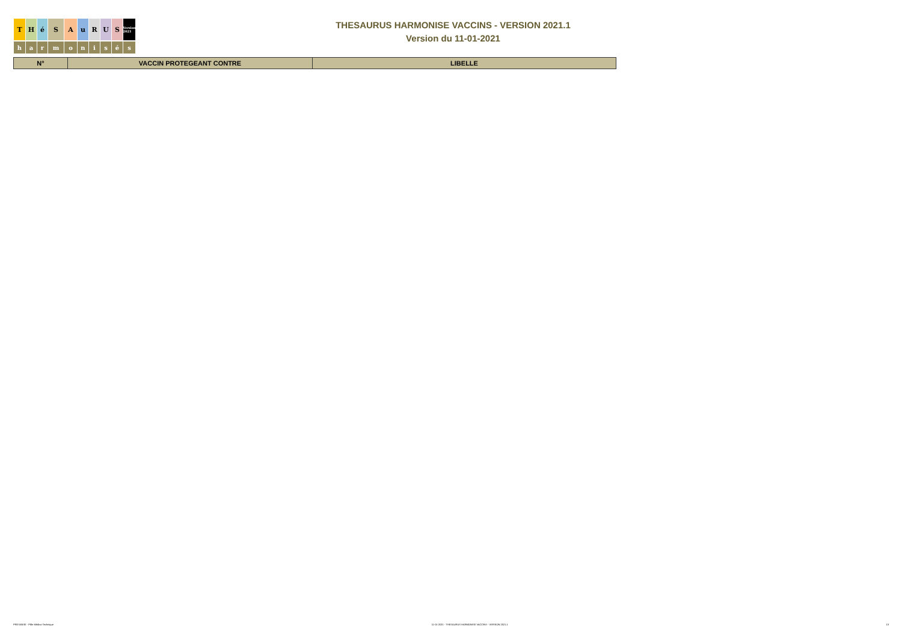T H é S A u R U S
Version 2021
h a r m o n i s é s
THESAURUS HARMONISE VACCINS - VERSION 2021.1
Version du 11-01-2021
| N° | VACCIN PROTEGEANT CONTRE | LIBELLE |
| --- | --- | --- |
PRESANSE - Pôle Médivo-Technique 11-01-2021 - THESAURUS HARMONISE VACCINS - VERSION 2021.1 13